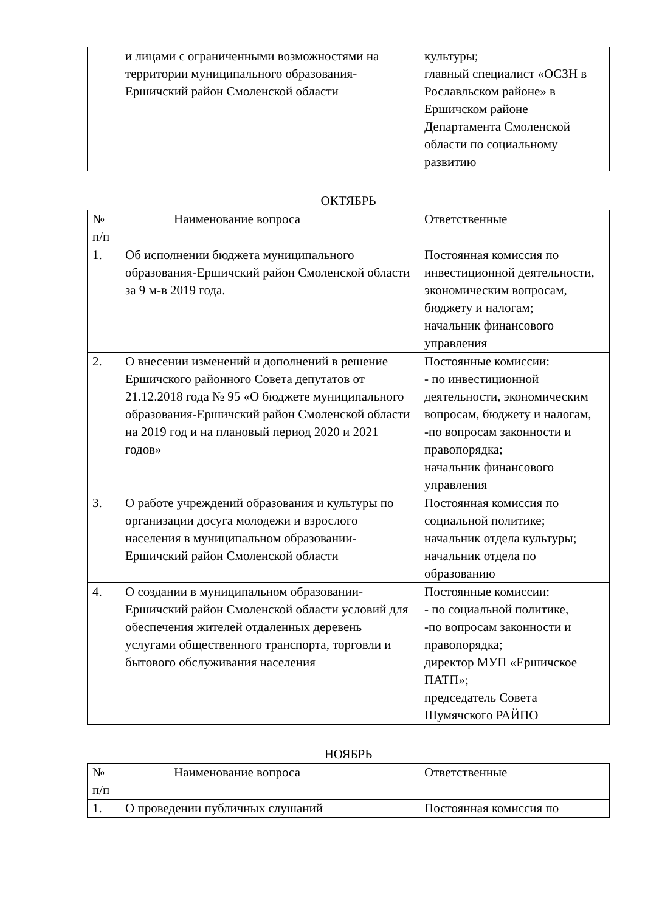| | и лицами с ограниченными возможностями на территории муниципального образования-Ершичский район Смоленской области | культуры; главный специалист «ОСЗН в Рославльском районе» в Ершичском районе Департамента Смоленской области по социальному развитию |
ОКТЯБРЬ
| № п/п | Наименование вопроса | Ответственные |
| --- | --- | --- |
| 1. | Об исполнении бюджета муниципального образования-Ершичский район Смоленской области за 9 м-в 2019 года. | Постоянная комиссия по инвестиционной деятельности, экономическим вопросам, бюджету и налогам; начальник финансового управления |
| 2. | О внесении изменений и дополнений в решение Ершичского районного Совета депутатов от 21.12.2018 года № 95 «О бюджете муниципального образования-Ершичский район Смоленской области на 2019 год и на плановый период 2020 и 2021 годов» | Постоянные комиссии: - по инвестиционной деятельности, экономическим вопросам, бюджету и налогам, -по вопросам законности и правопорядка; начальник финансового управления |
| 3. | О работе учреждений образования и культуры по организации досуга молодежи и взрослого населения в муниципальном образовании-Ершичский район Смоленской области | Постоянная комиссия по социальной политике; начальник отдела культуры; начальник отдела по образованию |
| 4. | О создании в муниципальном образовании-Ершичский район Смоленской области условий для обеспечения жителей отдаленных деревень услугами общественного транспорта, торговли и бытового обслуживания населения | Постоянные комиссии: - по социальной политике, -по вопросам законности и правопорядка; директор МУП «Ершичское ПАТП»; председатель Совета Шумячского РАЙПО |
НОЯБРЬ
| № п/п | Наименование вопроса | Ответственные |
| --- | --- | --- |
| 1. | О проведении публичных слушаний | Постоянная комиссия по |